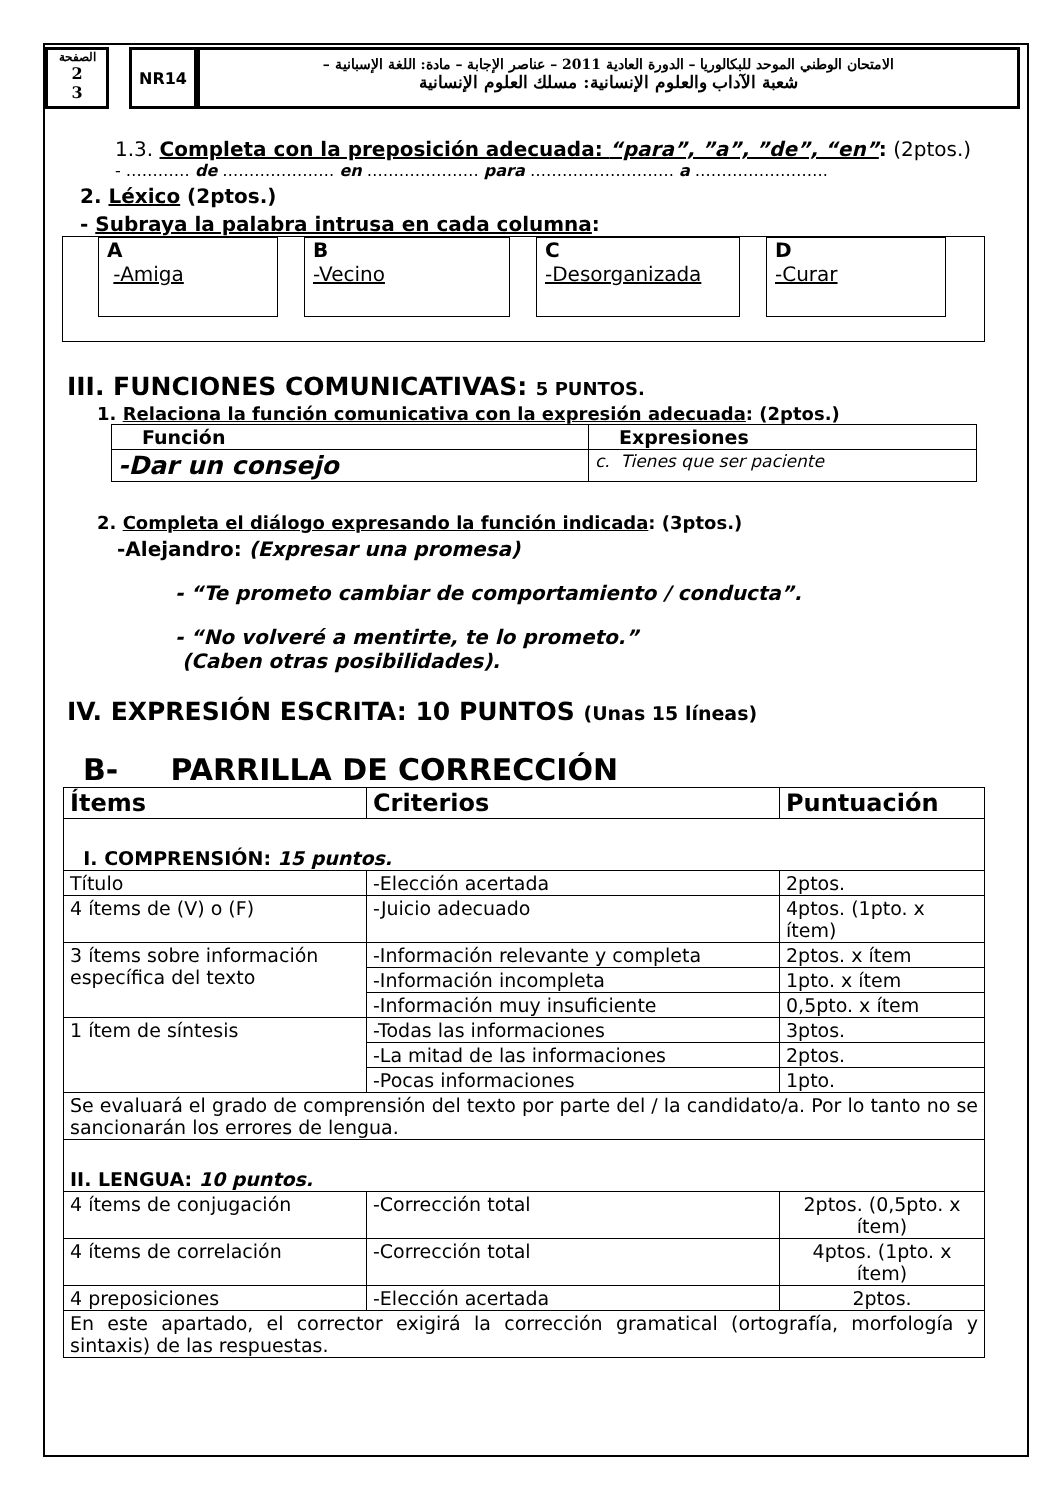الصفحة
2
3
NR14
الامتحان الوطني الموحد للبكالوريا – الدورة العادية 2011 – عناصر الإجابة – مادة: اللغة الإسبانية –
شعبة الآداب والعلوم الإنسانية: مسلك العلوم الإنسانية
1.3. Completa con la preposición adecuada: “para”, ”a”, ”de”, “en”: (2ptos.)
- ………… de ………………… en ………………… para ……………………… a …………………….
2. Léxico (2ptos.)
- Subraya la palabra intrusa en cada columna:
A
-Amiga
B
-Vecino
C
-Desorganizada
D
-Curar
III. FUNCIONES COMUNICATIVAS: 5 PUNTOS.
1. Relaciona la función comunicativa con la expresión adecuada: (2ptos.)
| Función | Expresiones |
| --- | --- |
| -Dar un consejo | c. Tienes que ser paciente |
2. Completa el diálogo expresando la función indicada: (3ptos.)
-Alejandro: (Expresar una promesa)
- “Te prometo cambiar de comportamiento / conducta”.
- “No volveré a mentirte, te lo prometo.”
(Caben otras posibilidades).
IV. EXPRESIÓN ESCRITA: 10 PUNTOS (Unas 15 líneas)
B- PARRILLA DE CORRECCIÓN
| Ítems | Criterios | Puntuación |
| --- | --- | --- |
| I. COMPRENSIÓN: 15 puntos. | | |
| Título | -Elección acertada | 2ptos. |
| 4 ítems de (V) o (F) | -Juicio adecuado | 4ptos. (1pto. x ítem) |
| 3 ítems sobre información específica del texto | -Información relevante y completa | 2ptos. x ítem |
| | -Información incompleta | 1pto. x ítem |
| | -Información muy insuficiente | 0,5pto. x ítem |
| 1 ítem de síntesis | -Todas las informaciones | 3ptos. |
| | -La mitad de las informaciones | 2ptos. |
| | -Pocas informaciones | 1pto. |
| Se evaluará el grado de comprensión del texto por parte del / la candidato/a. Por lo tanto no se sancionarán los errores de lengua. | | |
| II. LENGUA: 10 puntos. | | |
| 4 ítems de conjugación | -Corrección total | 2ptos. (0,5pto. x ítem) |
| 4 ítems de correlación | -Corrección total | 4ptos. (1pto. x ítem) |
| 4 preposiciones | -Elección acertada | 2ptos. |
| En este apartado, el corrector exigirá la corrección gramatical (ortografía, morfología y sintaxis) de las respuestas. | | |